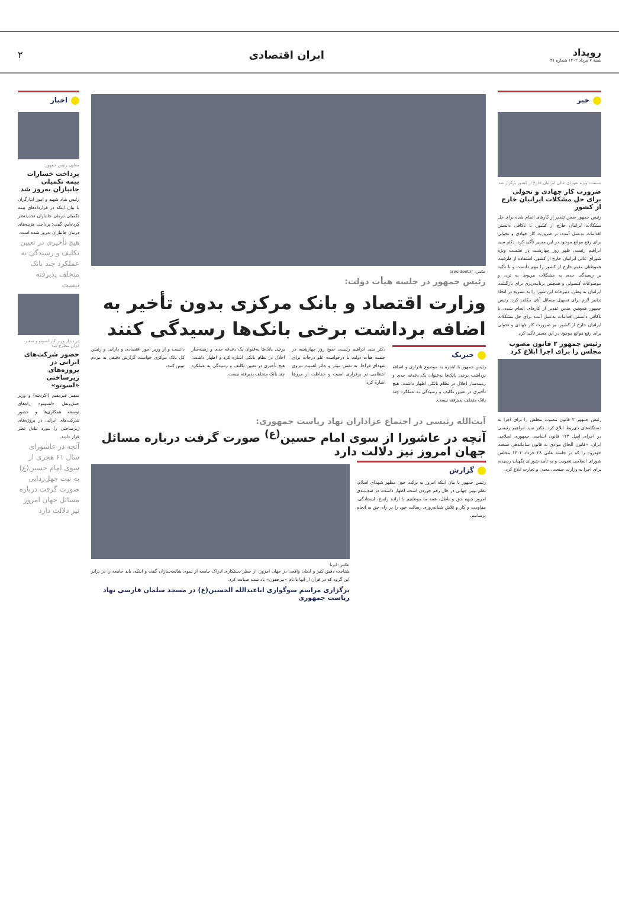رویداد
شنبه ۷ مرداد ۱۴۰۲ شماره ۴۱
ایران اقتصادی ۲
خبر
نشست ویژه شورای عالی ایرانیان خارج از کشور برگزار شد
ضرورت کار جهادی و تحولی برای حل مشکلات ایرانیان خارج از کشور
رئیس جمهور ضمن تقدیر از کارهای انجام شده برای حل مشکلات ایرانیان خارج از کشور، با ناکافی دانستن اقدامات به‌عمل آمده، بر ضرورت کار جهادی و تحولی برای رفع موانع موجود در این مسیر تأکید کرد. دکتر سید ابراهیم رئیسی ظهر روز چهارشنبه در نشست ویژه شورای عالی ایرانیان خارج از کشور، استفاده از ظرفیت هموطنان مقیم خارج از کشور را مهم دانست و با تأکید بر رسیدگی جدی به مشکلات مربوط به تردد و موضوعات کنسولی و همچنین برنامه‌ریزی برای بازگشت ایرانیان به وطن، دبیرخانه این شورا را به تسریع در اتخاذ تدابیر لازم برای تسهیل مسائل آنان مکلف کرد. رئیس جمهور همچنین ضمن تقدیر از کارهای انجام شده، با ناکافی دانستن اقدامات به‌عمل آمده برای حل مشکلات ایرانیان خارج از کشور، بر ضرورت کار جهادی و تحولی برای رفع موانع موجود در این مسیر تأکید کرد.
رئیس جمهور ۲ قانون مصوب مجلس را برای اجرا ابلاغ کرد
رئیس جمهور ۲ قانون مصوب مجلس را برای اجرا به دستگاه‌های ذی‌ربط ابلاغ کرد. دکتر سید ابراهیم رئیسی در اجرای اصل ۱۲۳ قانون اساسی جمهوری اسلامی ایران، «قانون الحاق موادی به قانون ساماندهی صنعت خودرو» را که در جلسه علنی ۲۸ خرداد ۱۴۰۲ مجلس شورای اسلامی تصویب و به تأیید شورای نگهبان رسیده، برای اجرا به وزارت صنعت، معدن و تجارت ابلاغ کرد.
عکس: president.ir
رئیس جمهور در جلسه هیأت دولت:
وزارت اقتصاد و بانک مرکزی بدون تأخیر به اضافه برداشت برخی بانک‌ها رسیدگی کنند
خبریک
رئیس جمهور با اشاره به موضوع ناترازی و اضافه برداشت برخی بانک‌ها به‌عنوان یک دغدغه جدی و زمینه‌ساز اخلال در نظام بانکی اظهار داشت: هیچ تأخیری در تعیین تکلیف و رسیدگی به عملکرد چند بانک متخلف پذیرفته نیست.
دکتر سید ابراهیم رئیسی صبح روز چهارشنبه در جلسه هیأت دولت با درخواست علو درجات برای شهدای فراجا، به نقش مؤثر و حائز اهمیت نیروی انتظامی در برقراری امنیت و حفاظت از مرزها اشاره کرد.
برخی بانک‌ها به‌عنوان یک دغدغه جدی و زمینه‌ساز اخلال در نظام بانکی اشاره کرد و اظهار داشت: هیچ تأخیری در تعیین تکلیف و رسیدگی به عملکرد چند بانک متخلف پذیرفته نیست.
دانست و از وزیر امور اقتصادی و دارایی و رئیس کل بانک مرکزی خواست گزارش دقیقی به مردم تبیین کنند.
آیت‌الله رئیسی در اجتماع عزاداران نهاد ریاست جمهوری:
آنچه در عاشورا از سوی امام حسین<sup>(ع)</sup> صورت گرفت درباره مسائل جهان امروز نیز دلالت دارد
گزارش
رئیس جمهور با بیان اینکه امروز به برکت خون مطهر شهدای اسلام، نظم نوین جهانی در حال رقم خوردن است، اظهار داشت: در صف‌بندی امروز جبهه حق و باطل، همه ما موظفیم با اراده راسخ، ایستادگی، مقاومت و کار و تلاش شبانه‌روزی رسالت خود را در راه حق به انجام برسانیم.
عکس: ایرنا
شناخت دقیق کفر و ایمان واقعی در جهان امروز، از خطر دستکاری ادراک جامعه از سوی شایعه‌سازان گفت و اینکه، باید جامعه را در برابر این گروه که در قرآن از آنها با نام «مرجفون» یاد شده صیانت کرد.
برگزاری مراسم سوگواری اباعبدالله الحسین(ع) در مسجد سلمان فارسی نهاد ریاست جمهوری
اخبار
معاون رئیس جمهور:
پرداخت خسارات بیمه تکمیلی جانبازان به‌روز شد
رئیس بنیاد شهید و امور ایثارگران با بیان اینکه در قراردادهای بیمه تکمیلی درمان جانبازان تجدیدنظر کرده‌ایم، گفت: پرداخت هزینه‌های درمان جانبازان به‌روز شده است.
هیچ تأخیری در تعیین تکلیف و رسیدگی به عملکرد چند بانک متخلف پذیرفته نیست
در دیدار وزیر کار لسوتو و سفیر ایران مطرح شد
حضور شرکت‌های ایرانی در پروژه‌های زیرساختی «لسوتو»
سفیر غیرمقیم (اکردیته) و وزیر حمل‌ونقل «لسوتو» راه‌های توسعه همکاری‌ها و حضور شرکت‌های ایرانی در پروژه‌های زیرساختی را مورد تبادل نظر قرار دادند.
آنچه در عاشورای سال ۶۱ هجری از سوی امام حسین(ع) به نیت جهل‌زدایی صورت گرفت درباره مسائل جهان امروز نیز دلالت دارد